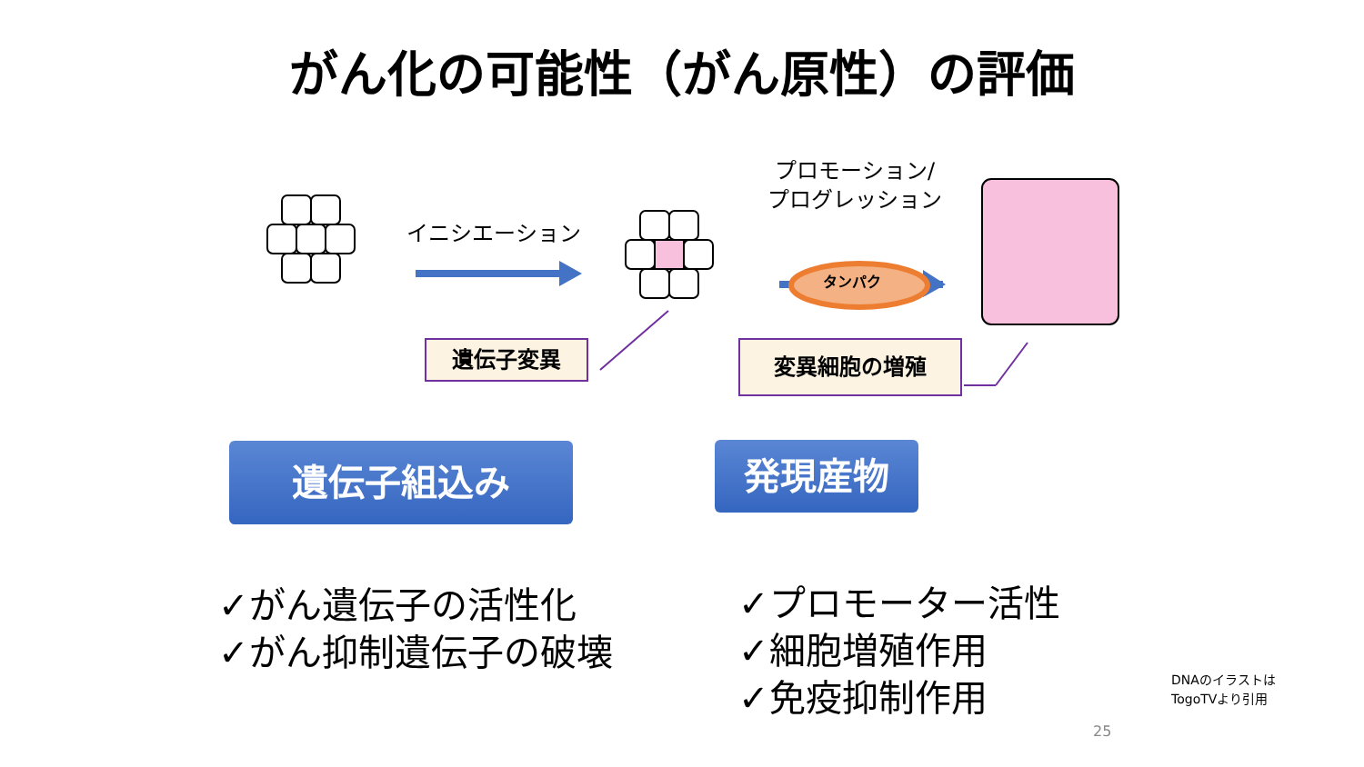がん化の可能性（がん原性）の評価
イニシエーション
プロモーション/
プログレッション
タンパク
遺伝子変異 変異細胞の増殖
遺伝子組込み 発現産物
✓がん遺伝子の活性化
✓がん抑制遺伝子の破壊
✓プロモーター活性
✓細胞増殖作用
✓免疫抑制作用
DNAのイラストは
TogoTVより引用
25